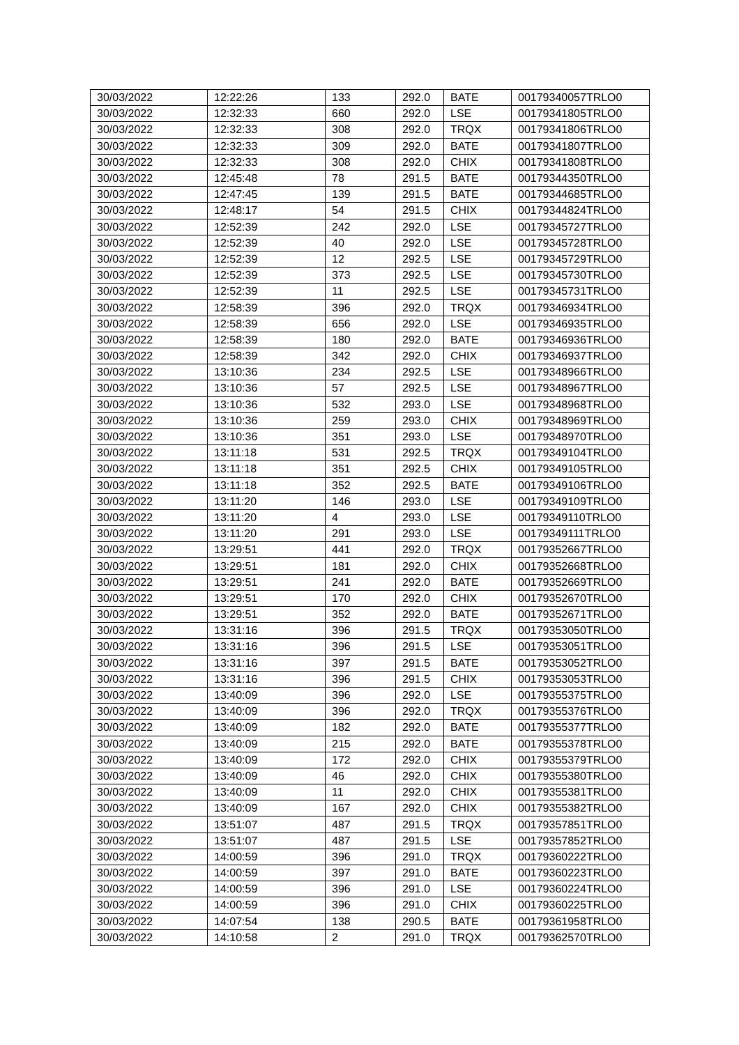| 30/03/2022 | 12:22:26 | 133 | 292.0 | BATE | 00179340057TRLO0 |
| 30/03/2022 | 12:32:33 | 660 | 292.0 | LSE | 00179341805TRLO0 |
| 30/03/2022 | 12:32:33 | 308 | 292.0 | TRQX | 00179341806TRLO0 |
| 30/03/2022 | 12:32:33 | 309 | 292.0 | BATE | 00179341807TRLO0 |
| 30/03/2022 | 12:32:33 | 308 | 292.0 | CHIX | 00179341808TRLO0 |
| 30/03/2022 | 12:45:48 | 78 | 291.5 | BATE | 00179344350TRLO0 |
| 30/03/2022 | 12:47:45 | 139 | 291.5 | BATE | 00179344685TRLO0 |
| 30/03/2022 | 12:48:17 | 54 | 291.5 | CHIX | 00179344824TRLO0 |
| 30/03/2022 | 12:52:39 | 242 | 292.0 | LSE | 00179345727TRLO0 |
| 30/03/2022 | 12:52:39 | 40 | 292.0 | LSE | 00179345728TRLO0 |
| 30/03/2022 | 12:52:39 | 12 | 292.5 | LSE | 00179345729TRLO0 |
| 30/03/2022 | 12:52:39 | 373 | 292.5 | LSE | 00179345730TRLO0 |
| 30/03/2022 | 12:52:39 | 11 | 292.5 | LSE | 00179345731TRLO0 |
| 30/03/2022 | 12:58:39 | 396 | 292.0 | TRQX | 00179346934TRLO0 |
| 30/03/2022 | 12:58:39 | 656 | 292.0 | LSE | 00179346935TRLO0 |
| 30/03/2022 | 12:58:39 | 180 | 292.0 | BATE | 00179346936TRLO0 |
| 30/03/2022 | 12:58:39 | 342 | 292.0 | CHIX | 00179346937TRLO0 |
| 30/03/2022 | 13:10:36 | 234 | 292.5 | LSE | 00179348966TRLO0 |
| 30/03/2022 | 13:10:36 | 57 | 292.5 | LSE | 00179348967TRLO0 |
| 30/03/2022 | 13:10:36 | 532 | 293.0 | LSE | 00179348968TRLO0 |
| 30/03/2022 | 13:10:36 | 259 | 293.0 | CHIX | 00179348969TRLO0 |
| 30/03/2022 | 13:10:36 | 351 | 293.0 | LSE | 00179348970TRLO0 |
| 30/03/2022 | 13:11:18 | 531 | 292.5 | TRQX | 00179349104TRLO0 |
| 30/03/2022 | 13:11:18 | 351 | 292.5 | CHIX | 00179349105TRLO0 |
| 30/03/2022 | 13:11:18 | 352 | 292.5 | BATE | 00179349106TRLO0 |
| 30/03/2022 | 13:11:20 | 146 | 293.0 | LSE | 00179349109TRLO0 |
| 30/03/2022 | 13:11:20 | 4 | 293.0 | LSE | 00179349110TRLO0 |
| 30/03/2022 | 13:11:20 | 291 | 293.0 | LSE | 00179349111TRLO0 |
| 30/03/2022 | 13:29:51 | 441 | 292.0 | TRQX | 00179352667TRLO0 |
| 30/03/2022 | 13:29:51 | 181 | 292.0 | CHIX | 00179352668TRLO0 |
| 30/03/2022 | 13:29:51 | 241 | 292.0 | BATE | 00179352669TRLO0 |
| 30/03/2022 | 13:29:51 | 170 | 292.0 | CHIX | 00179352670TRLO0 |
| 30/03/2022 | 13:29:51 | 352 | 292.0 | BATE | 00179352671TRLO0 |
| 30/03/2022 | 13:31:16 | 396 | 291.5 | TRQX | 00179353050TRLO0 |
| 30/03/2022 | 13:31:16 | 396 | 291.5 | LSE | 00179353051TRLO0 |
| 30/03/2022 | 13:31:16 | 397 | 291.5 | BATE | 00179353052TRLO0 |
| 30/03/2022 | 13:31:16 | 396 | 291.5 | CHIX | 00179353053TRLO0 |
| 30/03/2022 | 13:40:09 | 396 | 292.0 | LSE | 00179355375TRLO0 |
| 30/03/2022 | 13:40:09 | 396 | 292.0 | TRQX | 00179355376TRLO0 |
| 30/03/2022 | 13:40:09 | 182 | 292.0 | BATE | 00179355377TRLO0 |
| 30/03/2022 | 13:40:09 | 215 | 292.0 | BATE | 00179355378TRLO0 |
| 30/03/2022 | 13:40:09 | 172 | 292.0 | CHIX | 00179355379TRLO0 |
| 30/03/2022 | 13:40:09 | 46 | 292.0 | CHIX | 00179355380TRLO0 |
| 30/03/2022 | 13:40:09 | 11 | 292.0 | CHIX | 00179355381TRLO0 |
| 30/03/2022 | 13:40:09 | 167 | 292.0 | CHIX | 00179355382TRLO0 |
| 30/03/2022 | 13:51:07 | 487 | 291.5 | TRQX | 00179357851TRLO0 |
| 30/03/2022 | 13:51:07 | 487 | 291.5 | LSE | 00179357852TRLO0 |
| 30/03/2022 | 14:00:59 | 396 | 291.0 | TRQX | 00179360222TRLO0 |
| 30/03/2022 | 14:00:59 | 397 | 291.0 | BATE | 00179360223TRLO0 |
| 30/03/2022 | 14:00:59 | 396 | 291.0 | LSE | 00179360224TRLO0 |
| 30/03/2022 | 14:00:59 | 396 | 291.0 | CHIX | 00179360225TRLO0 |
| 30/03/2022 | 14:07:54 | 138 | 290.5 | BATE | 00179361958TRLO0 |
| 30/03/2022 | 14:10:58 | 2 | 291.0 | TRQX | 00179362570TRLO0 |